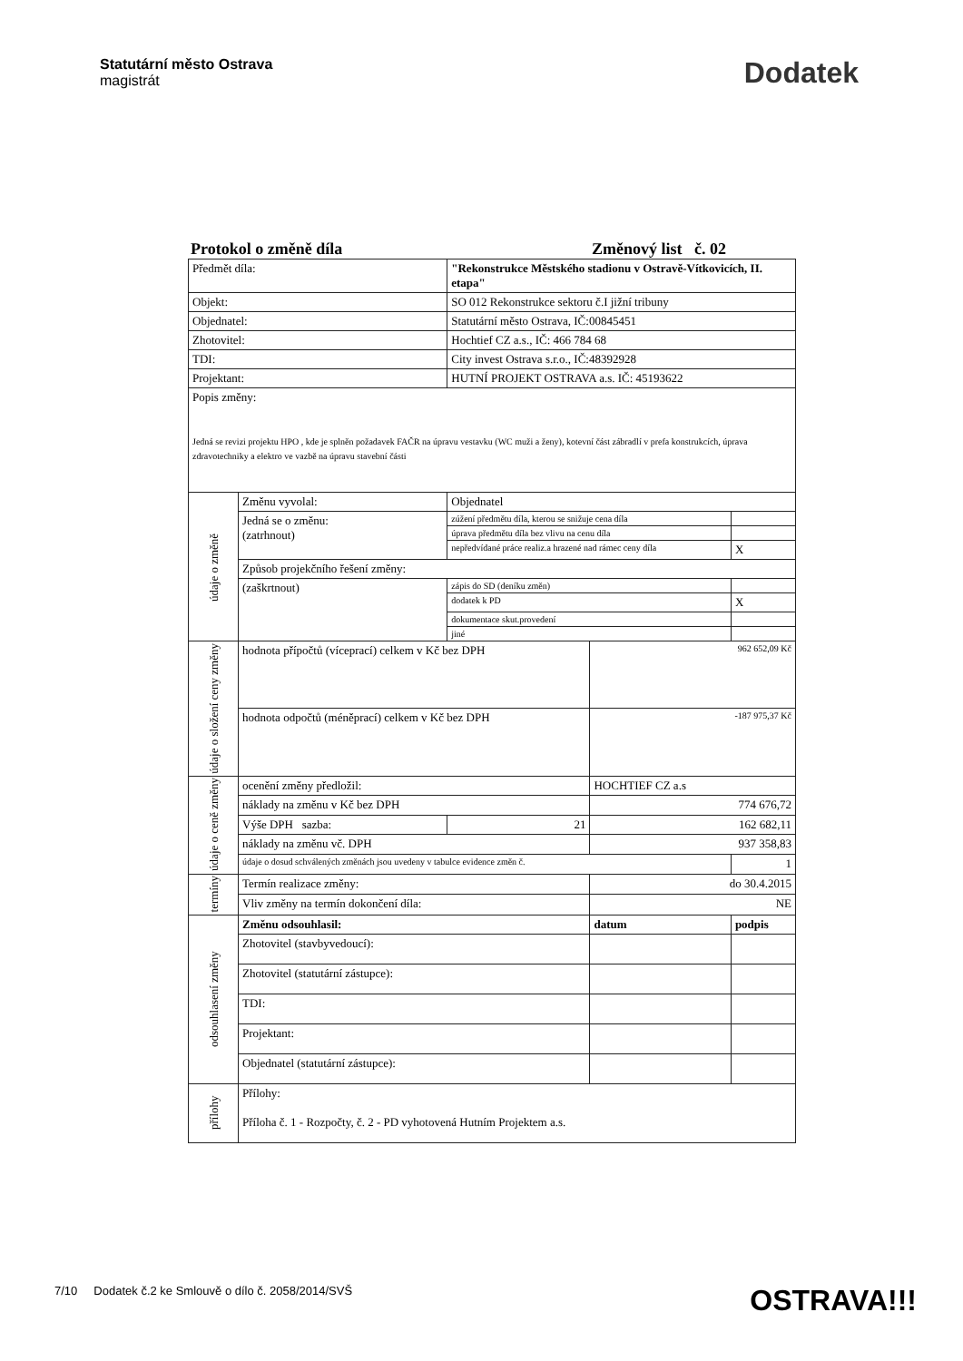Statutární město Ostrava
magistrát
Dodatek
Protokol o změně díla Změnový list č. 02
| Předmět díla: | | "Rekonstrukce Městského stadionu v Ostravě-Vítkovicích, II. etapa" | | |
| Objekt: | | SO 012 Rekonstrukce sektoru č.I jižní tribuny | | |
| Objednatel: | | Statutární město Ostrava, IČ:00845451 | | |
| Zhotovitel: | | Hochtief CZ a.s., IČ: 466 784 68 | | |
| TDI: | | City invest Ostrava s.r.o., IČ:48392928 | | |
| Projektant: | | HUTNÍ PROJEKT OSTRAVA a.s. IČ: 45193622 | | |
| Popis změny: Jedná se revizi projektu HPO , kde je splněn požadavek FAČR na úpravu vestavku (WC muži a ženy), kotevní část zábradlí v prefa konstrukcích, úprava zdravotechniky a elektro ve vazbě na úpravu stavební části | | | | |
| údaje o změně | Změnu vyvolal: | Objednatel | | |
| | Jedná se o změnu: (zatrhnout) | zúžení předmětu díla, kterou se snižuje cena díla | | |
| | | úprava předmětu díla bez vlivu na cenu díla | | |
| | | nepředvídané práce realiz.a hrazené nad rámec ceny díla | | X |
| | Způsob projekčního řešení změny: | | | |
| | (zaškrtnout) | zápis do SD (deníku změn) | | |
| | | dodatek k PD | | X |
| | | dokumentace skut.provedení | | |
| | | jiné | | |
| údaje o složení ceny změny | hodnota přípočtů (víceprací) celkem v Kč bez DPH | | 962 652,09 Kč | |
| | hodnota odpočtů (méněprací) celkem v Kč bez DPH | | -187 975,37 Kč | |
| údaje o ceně změny | ocenění změny předložil: | | HOCHTIEF CZ a.s | |
| | náklady na změnu v Kč bez DPH | | 774 676,72 | |
| | Výše DPH sazba: | 21 | 162 682,11 | |
| | náklady na změnu vč. DPH | | 937 358,83 | |
| | údaje o dosud schválených změnách jsou uvedeny v tabulce evidence změn č. | | | 1 |
| termíny | Termín realizace změny: | | do 30.4.2015 | |
| | Vliv změny na termín dokončení díla: | | NE | |
| odsouhlasení změny | Změnu odsouhlasil: | | datum | podpis |
| | Zhotovitel (stavbyvedoucí): | | | |
| | Zhotovitel (statutární zástupce): | | | |
| | TDI: | | | |
| | Projektant: | | | |
| | Objednatel (statutární zástupce): | | | |
| přílohy | Přílohy: Příloha č. 1 - Rozpočty, č. 2 - PD vyhotovená Hutním Projektem a.s. | | | |
7/10 Dodatek č.2 ke Smlouvě o dílo č. 2058/2014/SVŠ OSTRAVA!!!